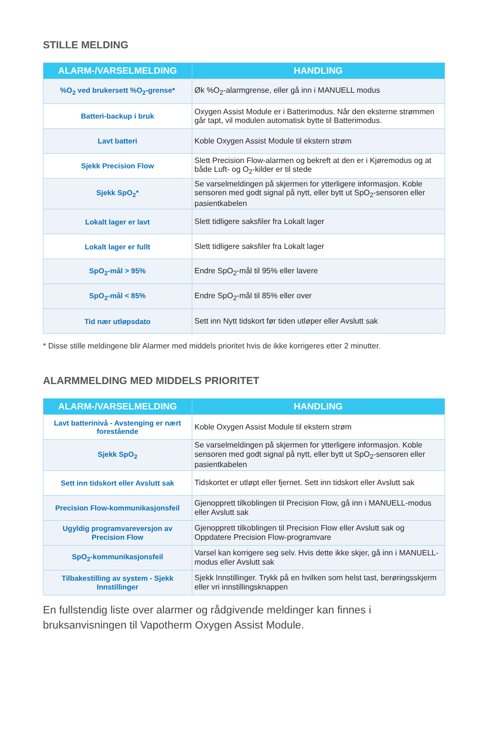STILLE MELDING
| ALARM-/VARSELMELDING | HANDLING |
| --- | --- |
| %O<sub>2</sub> ved brukersett %O<sub>2</sub>-grense* | Øk %O<sub>2</sub>-alarmgrense, eller gå inn i MANUELL modus |
| Batteri-backup i bruk | Oxygen Assist Module er i Batterimodus. Når den eksterne strømmen går tapt, vil modulen automatisk bytte til Batterimodus. |
| Lavt batteri | Koble Oxygen Assist Module til ekstern strøm |
| Sjekk Precision Flow | Slett Precision Flow-alarmen og bekreft at den er i Kjøremodus og at både Luft- og O<sub>2</sub>-kilder er til stede |
| Sjekk SpO<sub>2</sub>* | Se varselmeldingen på skjermen for ytterligere informasjon. Koble sensoren med godt signal på nytt, eller bytt ut SpO<sub>2</sub>-sensoren eller pasientkabelen |
| Lokalt lager er lavt | Slett tidligere saksfiler fra Lokalt lager |
| Lokalt lager er fullt | Slett tidligere saksfiler fra Lokalt lager |
| SpO<sub>2</sub>-mål > 95% | Endre SpO<sub>2</sub>-mål til 95% eller lavere |
| SpO<sub>2</sub>-mål < 85% | Endre SpO<sub>2</sub>-mål til 85% eller over |
| Tid nær utløpsdato | Sett inn Nytt tidskort før tiden utløper eller Avslutt sak |
* Disse stille meldingene blir Alarmer med middels prioritet hvis de ikke korrigeres etter 2 minutter.
ALARMMELDING MED MIDDELS PRIORITET
| ALARM-/VARSELMELDING | HANDLING |
| --- | --- |
| Lavt batterinivå - Avstenging er nært forestående | Koble Oxygen Assist Module til ekstern strøm |
| Sjekk SpO<sub>2</sub> | Se varselmeldingen på skjermen for ytterligere informasjon. Koble sensoren med godt signal på nytt, eller bytt ut SpO<sub>2</sub>-sensoren eller pasientkabelen |
| Sett inn tidskort eller Avslutt sak | Tidskortet er utløpt eller fjernet. Sett inn tidskort eller Avslutt sak |
| Precision Flow-kommunikasjonsfeil | Gjenopprett tilkoblingen til Precision Flow, gå inn i MANUELL-modus eller Avslutt sak |
| Ugyldig programvareversjon av Precision Flow | Gjenopprett tilkoblingen til Precision Flow eller Avslutt sak og Oppdatere Precision Flow-programvare |
| SpO<sub>2</sub>-kommunikasjonsfeil | Varsel kan korrigere seg selv. Hvis dette ikke skjer, gå inn i MANUELL-modus eller Avslutt sak |
| Tilbakestilling av system - Sjekk Innstillinger | Sjekk Innstillinger. Trykk på en hvilken som helst tast, berøringsskjerm eller vri innstillingsknappen |
En fullstendig liste over alarmer og rådgivende meldinger kan finnes i bruksanvisningen til Vapotherm Oxygen Assist Module.